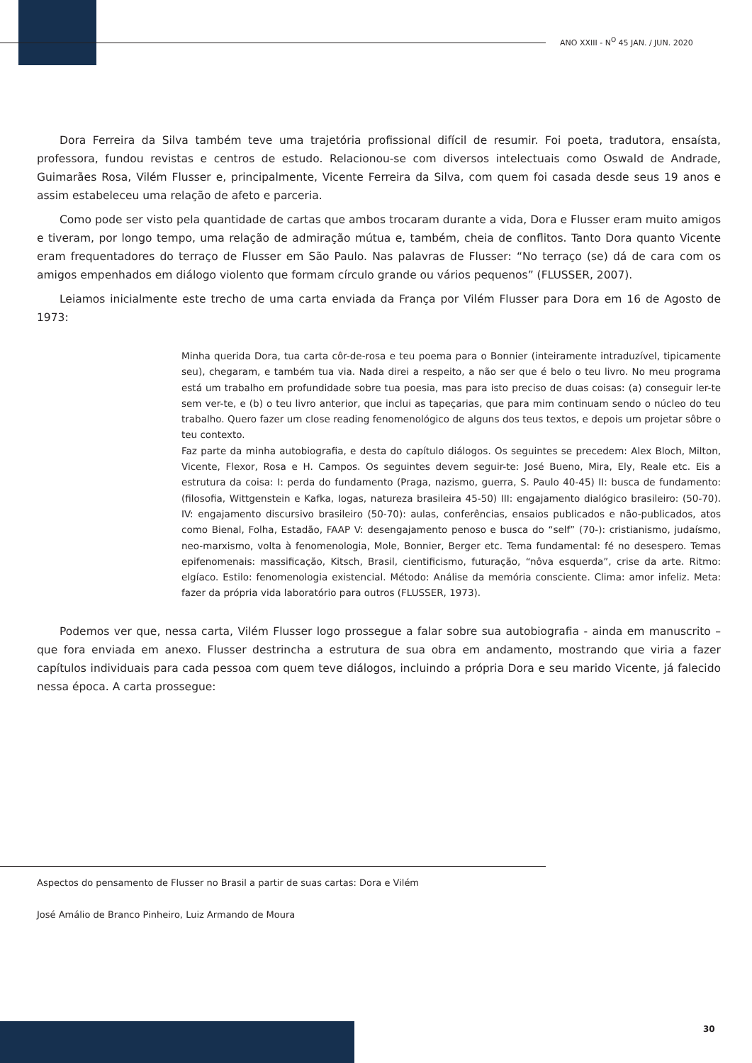ANO XXIII - N<sup>O</sup> 45 JAN. / JUN. 2020
Dora Ferreira da Silva também teve uma trajetória profissional difícil de resumir. Foi poeta, tradutora, ensaísta, professora, fundou revistas e centros de estudo. Relacionou-se com diversos intelectuais como Oswald de Andrade, Guimarães Rosa, Vilém Flusser e, principalmente, Vicente Ferreira da Silva, com quem foi casada desde seus 19 anos e assim estabeleceu uma relação de afeto e parceria.
Como pode ser visto pela quantidade de cartas que ambos trocaram durante a vida, Dora e Flusser eram muito amigos e tiveram, por longo tempo, uma relação de admiração mútua e, também, cheia de conflitos. Tanto Dora quanto Vicente eram frequentadores do terraço de Flusser em São Paulo. Nas palavras de Flusser: “No terraço (se) dá de cara com os amigos empenhados em diálogo violento que formam círculo grande ou vários pequenos” (FLUSSER, 2007).
Leiamos inicialmente este trecho de uma carta enviada da França por Vilém Flusser para Dora em 16 de Agosto de 1973:
Minha querida Dora, tua carta côr-de-rosa e teu poema para o Bonnier (inteiramente intraduzível, tipicamente seu), chegaram, e também tua via. Nada direi a respeito, a não ser que é belo o teu livro. No meu programa está um trabalho em profundidade sobre tua poesia, mas para isto preciso de duas coisas: (a) conseguir ler-te sem ver-te, e (b) o teu livro anterior, que inclui as tapeçarias, que para mim continuam sendo o núcleo do teu trabalho. Quero fazer um close reading fenomenológico de alguns dos teus textos, e depois um projetar sôbre o teu contexto.
Faz parte da minha autobiografia, e desta do capítulo diálogos. Os seguintes se precedem: Alex Bloch, Milton, Vicente, Flexor, Rosa e H. Campos. Os seguintes devem seguir-te: José Bueno, Mira, Ely, Reale etc. Eis a estrutura da coisa: I: perda do fundamento (Praga, nazismo, guerra, S. Paulo 40-45) II: busca de fundamento: (filosofia, Wittgenstein e Kafka, Iogas, natureza brasileira 45-50) III: engajamento dialógico brasileiro: (50-70). IV: engajamento discursivo brasileiro (50-70): aulas, conferências, ensaios publicados e não-publicados, atos como Bienal, Folha, Estadão, FAAP V: desengajamento penoso e busca do “self” (70-): cristianismo, judaísmo, neo-marxismo, volta à fenomenologia, Mole, Bonnier, Berger etc. Tema fundamental: fé no desespero. Temas epifenomenais: massificação, Kitsch, Brasil, cientificismo, futuração, “nôva esquerda”, crise da arte. Ritmo: elgíaco. Estilo: fenomenologia existencial. Método: Análise da memória consciente. Clima: amor infeliz. Meta: fazer da própria vida laboratório para outros (FLUSSER, 1973).
Podemos ver que, nessa carta, Vilém Flusser logo prossegue a falar sobre sua autobiografia - ainda em manuscrito – que fora enviada em anexo. Flusser destrincha a estrutura de sua obra em andamento, mostrando que viria a fazer capítulos individuais para cada pessoa com quem teve diálogos, incluindo a própria Dora e seu marido Vicente, já falecido nessa época. A carta prossegue:
Aspectos do pensamento de Flusser no Brasil a partir de suas cartas: Dora e Vilém
José Amálio de Branco Pinheiro, Luiz Armando de Moura
30